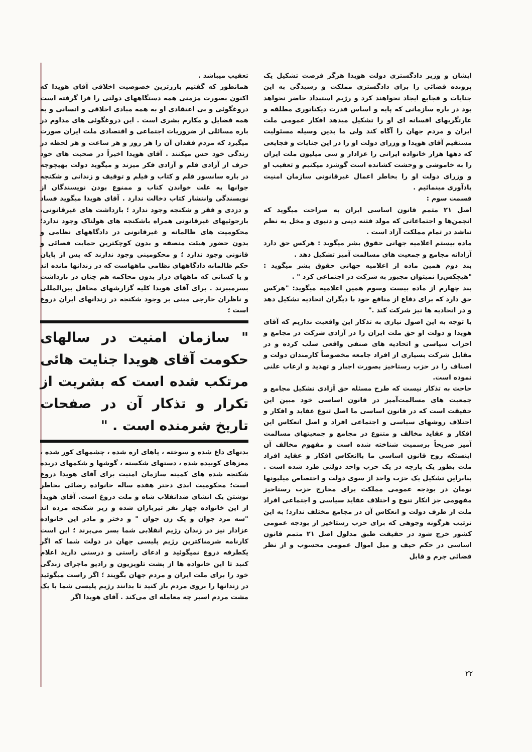ایشان و وزیر دادگستری دولت هویدا هرگز فرصت تشکیل یک پرونده قضائی را برای دادگستری مملکت و رسیدگی به این جنایات و فجایع ایجاد نخواهند کرد و رژیم استبداد حاضر نخواهد بود در باره سازمانی که پایه و اساس قدرت دیکتاتوری مطلقه و غارتگریهای افسانه ای او را تشکیل میدهد افکار عمومی ملت ایران و مردم جهان را آگاه کند ولی ما بدین وسیله مسئولیت مستقیم آقای هویدا و وزرای دولت او را در این جنایات و فجایعی که دهها هزار خانواده ایرانی را عزادار و سی میلیون ملت ایران را به خاموشی و وحشت کشانده است گوشزد میکنیم و تعقیب او و وزرای دولت او را بخاطر اعمال غیرقانونی سازمان امنیت یادآوری مینمائیم .
قسمت سوم :
اصل ۲۱ متمم قانون اساسی ایران به صراحت میگوید که انجمن‌ها و اجتماعاتی که مولد فتنه دینی و دنیوی و مخل به نظم نباشد در تمام مملکت آزاد است .
ماده بیستم اعلامیه جهانی حقوق بشر میگوید : هرکس حق دارد آزادانه مجامع و جمعیت های مسالمت آمیز تشکیل دهد .
بند دوم همین ماده از اعلامیه جهانی حقوق بشر میگوید : "هیچکس‌را نمیتوان مجبور به شرکت در اجتماعی کرد " .
بند چهارم از ماده بیست وسوم همین اعلامیه میگوید: "هرکس حق دارد که برای دفاع از منافع خود با دیگران اتحادیه تشکیل دهد و در اتحادیه ها نیز شرکت کند ."
با توجه به این اصول نیازی به تذکار این واقعیت نداریم که آقای هویدا و دولت او حق ملت ایران را در آزادی شرکت در مجامع و احزاب سیاسی و اتحادیه های صنفی واقعی سلب کرده و در مقابل شرکت بسیاری از افراد جامعه مخصوصاً کارمندان دولت و اصناف را در حزب رستاخیز بصورت اجبار و تهدید و ارعاب علنی نموده است.
حاجت به تذکار نیست که طرح مسئله حق آزادی تشکیل مجامع و جمعیت های مسالمت‌آمیز در قانون اساسی خود مبین این حقیقت است که در قانون اساسی ما اصل تنوع عقاید و افکار و اختلاف روشهای سیاسی و اجتماعی افراد و اصل انعکاس این افکار و عقاید مخالف و متنوع در مجامع و جمعیتهای مسالمت آمیز صریحاً برسمیت شناخته شده است و مفهوم مخالف آن اینستکه روح قانون اساسی ما باانعکاس افکار و عقاید افراد ملت بطور یک پارچه در یک حزب واحد دولتی طرد شده است . بنابراین تشکیل یک حزب واحد از سوی دولت و اختصاص میلیونها تومان در بودجه عمومی مملکت برای مخارج حزب رستاخیز مفهومی جز انکار تنوع و اختلاف عقاید سیاسی و اجتماعی افراد ملت از طرف دولت و انعکاس آن در مجامع مختلف ندارد؛ به این ترتیب هرگونه وجوهی که برای حزب رستاخیز از بودجه عمومی کشور خرج شود در حقیقت طبق مدلول اصل ۲۱ متمم قانون اساسی در حکم حیف و میل اموال عمومی محسوب و از نظر قضائی جرم و قابل
تعقیب میباشد .
همانطور که گفتیم بارزترین خصوصیت اخلاقی آقای هویدا که اکنون بصورت مزمنی همه دستگاههای دولتی را فرا گرفته است دروغگوئی و بی اعتقادی او به همه مبادی اخلاقی و انسانی و به همه فضایل و مکارم بشری است . این دروغگوئی های مداوم در باره مسائلی از ضروریات اجتماعی و اقتصادی ملت ایران صورت میگیرد که مردم فقدان آن را هر روز و هر ساعت و هر لحظه در زندگی خود حس میکنند . آقای هویدا اخیراً در صحبت های خود حرف از آزادی قلم و آزادی فکر میزند و میگوید دولت بهیچوجه در باره سانسور قلم و کتاب و فیلم و توقیف و زندانی و شکنجه جوانها به علت خواندن کتاب و ممنوع بودن نویسندگان از نویسندگی وانتشار کتاب دخالت ندارد . آقای هویدا میگوید فساد و دزدی و فقر و شکنجه وجود ندارد ؛ بازداشت های غیرقانونی، بازجوئیهای غیرقانونی همراه باشکنجه های هولناک وجود ندارد؛ محکومیت های ظالمانه و غیرقانونی در دادگاههای نظامی و بدون حضور هیئت منصفه و بدون کوچکترین حمایت قضائی و قانونی وجود ندارد ؛ و محکومینی وجود ندارند که پس از پایان حکم ظالمانه دادگاههای نظامی ماههاست که در زندانها مانده اند و یا کسانی که ماههای دراز بدون محاکمه هم چنان در بازداشت بسرمیبرند . برای آقای هویدا کلیه گزارشهای محافل بین‌المللی و ناظران خارجی مبنی بر وجود شکنجه در زندانهای ایران دروغ است ؛
" سازمان امنیت در سالهای حکومت آقای هویدا جنایت هائی مرتکب شده است که بشریت از تکرار و تذکار آن در صفحات تاریخ شرمنده است . "
بدنهای داغ شده و سوخته ، پاهای اره شده ، چشمهای کور شده ، مغزهای کوبیده شده ، دستهای شکسته ، گوشها و شکمهای دریده شکنجه شده های کمیته سازمان امنیت برای آقای هویدا دروغ است؛ محکومیت ابدی دختر هفده ساله خانواده رضائی بخاطر نوشتن یک انشای ضدانقلاب شاه و ملت دروغ است. آقای هویدا از این خانواده چهار نفر تیرباران شده و زیر شکنجه مرده اند "سه مرد جوان و یک زن جوان " و دختر و مادر این خانواده عزادار نیز در زندان رژیم انقلابی شما بسر می‌برند ؛ این است کارنامه شرمناکترین رژیم پلیسی جهان در دولت شما که اگر یکطرفه دروغ نمیگوئید و ادعای راستی و درستی دارید اعلام کنید تا این خانواده ها از پشت تلویزیون و رادیو ماجرای زندگی خود را برای ملت ایران و مردم جهان بگویند ؛ اگر راست میگوئید در زندانها را بروی مردم باز کنید تا بدانند رژیم پلیسی شما با یک مشت مردم اسیر چه معامله ای می‌کند . آقای هویدا اگر
۲۲